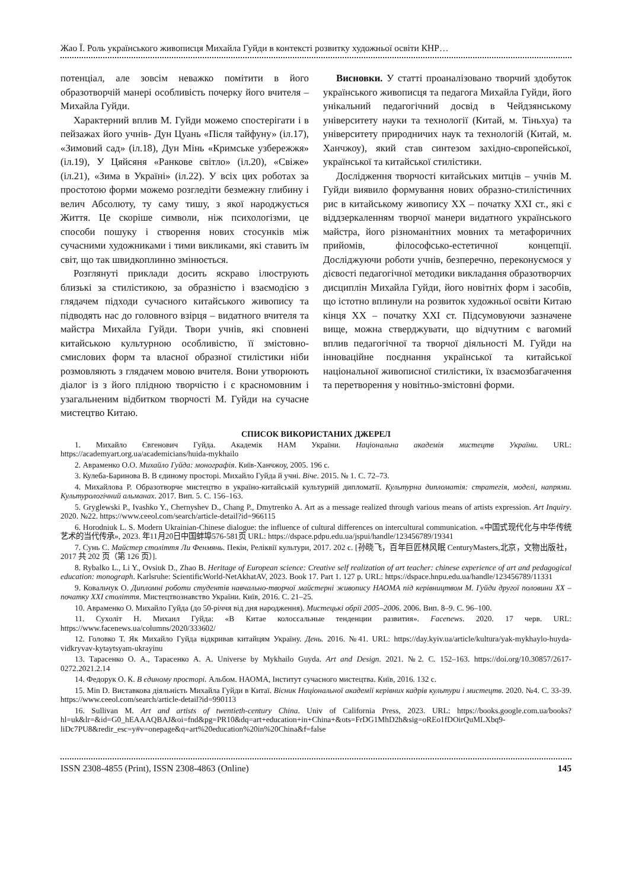Жао Ї. Роль українського живописця Михайла Гуйди в контексті розвитку художньої освіти КНР…
потенціал, але зовсім неважко помітити в його образотворчій манері особливість почерку його вчителя – Михайла Гуйди.
Характерний вплив М. Гуйди можемо спостерігати і в пейзажах його учнів- Дун Цуань «Після тайфуну» (іл.17), «Зимовий сад» (іл.18), Дун Мінь «Кримське узбережжя» (іл.19), У Цяйсяня «Ранкове світло» (іл.20), «Свіже» (іл.21), «Зима в Україні» (іл.22). У всіх цих роботах за простотою форми можемо розгледіти безмежну глибину і велич Абсолюту, ту саму тишу, з якої народжується Життя. Це скоріше символи, ніж психологізми, це способи пошуку і створення нових стосунків між сучасними художниками і тими викликами, які ставить їм світ, що так швидкоплинно змінюється.
Розглянуті приклади досить яскраво ілюструють близькі за стилістикою, за образністю і взаємодією з глядачем підходи сучасного китайського живопису та підводять нас до головного взірця – видатного вчителя та майстра Михайла Гуйди. Твори учнів, які сповнені китайською культурною особливістю, її змістовно-смислових форм та власної образної стилістики ніби розмовляють з глядачем мовою вчителя. Вони утворюють діалог із з його плідною творчістю і є красномовним і узагальненим відбитком творчості М. Гуйди на сучасне мистецтво Китаю.
Висновки. У статті проаналізовано творчий здобуток українського живописця та педагога Михайла Гуйди, його унікальний педагогічний досвід в Чейдзянському університету науки та технології (Китай, м. Тіньхуа) та університету природничих наук та технологій (Китай, м. Ханчжоу), який став синтезом західно-європейської, української та китайської стилістики.
Дослідження творчості китайських митців – учнів М. Гуйди виявило формування нових образно-стилістичних рис в китайському живопису XX – початку XXI ст., які є віддзеркаленням творчої манери видатного українського майстра, його різноманітних мовних та метафоричних прийомів, філософсько-естетичної концепції. Досліджуючи роботи учнів, безперечно, переконуємося у дієвості педагогічної методики викладання образотворчих дисциплін Михайла Гуйди, його новітніх форм і засобів, що істотно вплинули на розвиток художньої освіти Китаю кінця XX – початку XXI ст. Підсумовуючи зазначене вище, можна стверджувати, що відчутним є вагомий вплив педагогічної та творчої діяльності М. Гуйди на інноваційне поєднання української та китайської національної живописної стилістики, їх взаємозбагачення та перетворення у новітньо-змістовні форми.
СПИСОК ВИКОРИСТАНИХ ДЖЕРЕЛ
1. Михайло Євгенович Гуйда. Академік НАМ України. Національна академія мистецтв України. URL: https://academyart.org.ua/academicians/huida-mykhailo
2. Авраменко О.О. Михайло Гуйда: монографія. Київ-Ханчжоу, 2005. 196 с.
3. Кулеба-Баринова В. В єдиному просторі. Михайло Гуйда й учні. Віче. 2015. № 1. С. 72–73.
4. Михайлова Р. Образотворче мистецтво в україно-китайській культурній дипломатії. Культурна дипломатія: стратегія, моделі, напрями. Культурологічний альманах. 2017. Вип. 5. С. 156–163.
5. Gryglewski P., Ivashko Y., Chernyshev D., Chang P., Dmytrenko A. Art as a message realized through various means of artists expression. Art Inquiry. 2020. №22. https://www.ceeol.com/search/article-detail?id=966115
6. Horodniuk L. S. Modern Ukrainian-Chinese dialogue: the influence of cultural differences on intercultural communication. «中国式现代化与中华传统艺术的当代传承», 2023. 年11月20日中国蚌埠576-581页 URL: https://dspace.pdpu.edu.ua/jspui/handle/123456789/19341
7. Сунь С. Майстер століття Ли Фенмянь. Пекін, Реліквії культури, 2017. 202 с. [孙晓飞，百年巨匠林风眠 CenturyMasters,北京，文物出版社， 2017 共 202 页（第 126 页）].
8. Rybalko L., Li Y., Ovsiuk D., Zhao B. Heritage of European science: Creative self realization of art teacher: chinese experience of art and pedagogical education: monograph. Karlsruhe: ScientificWorld-NetAkhatAV, 2023. Book 17. Part 1. 127 p. URL: https://dspace.hnpu.edu.ua/handle/123456789/11331
9. Ковальчук О. Дипломні роботи студентів навчально-творчої майстерні живопису НАОМА під керівництвом М. Гуйди другої половини XX – початку XXI століття. Мистецтвознавство України. Київ, 2016. С. 21–25.
10. Авраменко О. Михайло Гуйда (до 50-річчя від дня народження). Мистецькі обрії 2005–2006. 2006. Вип. 8–9. С. 96–100.
11. Сухоліт Н. Михаил Гуйда: «В Китае колоссальные тенденции развития». Facenews. 2020. 17 черв. URL: https://www.facenews.ua/columns/2020/333602/
12. Головко Т. Як Михайло Гуйда відкривав китайцям Україну. День. 2016. №41. URL: https://day.kyiv.ua/article/kultura/yak-mykhaylo-huyda-vidkryvav-kytaytsyam-ukrayinu
13. Тарасенко О. А., Тарасенко А. А. Universe by Mykhailo Guyda. Art and Design. 2021. №2. С. 152–163. https://doi.org/10.30857/2617-0272.2021.2.14
14. Федорук О. К. В єдиному просторі. Альбом. НАОМА, Інститут сучасного мистецтва. Київ, 2016. 132 с.
15. Min D. Виставкова діяльність Михайла Гуйди в Китаї. Вісник Національної академії керівних кадрів культури і мистецтв. 2020. №4. С. 33-39. https://www.ceeol.com/search/article-detail?id=990113
16. Sullivan M. Art and artists of twentieth-century China. Univ of California Press, 2023. URL: https://books.google.com.ua/books?hl=uk&lr=&id=G0_hEAAAQBAJ&oi=fnd&pg=PR10&dq=art+education+in+China+&ots=FrDG1MhD2h&sig=oREo1fDOirQuMLXbq9-liDc7PU8&redir_esc=y#v=onepage&q=art%20education%20in%20China&f=false
ISSN 2308-4855 (Print), ISSN 2308-4863 (Online) 145